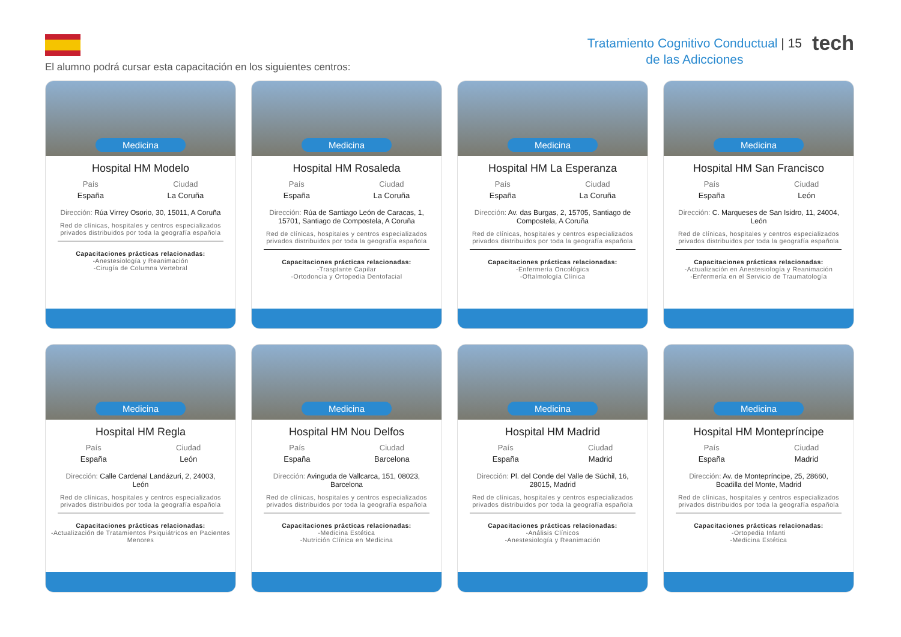Tratamiento Cognitivo Conductual | 15
de las Adicciones
tech
El alumno podrá cursar esta capacitación en los siguientes centros:
Medicina
Hospital HM Modelo
País
España
Ciudad
La Coruña
Dirección: Rúa Virrey Osorio, 30, 15011, A Coruña
Red de clínicas, hospitales y centros especializados privados distribuidos por toda la geografía española
Capacitaciones prácticas relacionadas:
-Anestesiología y Reanimación
-Cirugía de Columna Vertebral
Medicina
Hospital HM Rosaleda
País
España
Ciudad
La Coruña
Dirección: Rúa de Santiago León de Caracas, 1, 15701, Santiago de Compostela, A Coruña
Red de clínicas, hospitales y centros especializados privados distribuidos por toda la geografía española
Capacitaciones prácticas relacionadas:
-Trasplante Capilar
-Ortodoncia y Ortopedia Dentofacial
Medicina
Hospital HM La Esperanza
País
España
Ciudad
La Coruña
Dirección: Av. das Burgas, 2, 15705, Santiago de Compostela, A Coruña
Red de clínicas, hospitales y centros especializados privados distribuidos por toda la geografía española
Capacitaciones prácticas relacionadas:
-Enfermería Oncológica
-Oftalmología Clínica
Medicina
Hospital HM San Francisco
País
España
Ciudad
León
Dirección: C. Marqueses de San Isidro, 11, 24004, León
Red de clínicas, hospitales y centros especializados privados distribuidos por toda la geografía española
Capacitaciones prácticas relacionadas:
-Actualización en Anestesiología y Reanimación
-Enfermería en el Servicio de Traumatología
Medicina
Hospital HM Regla
País
España
Ciudad
León
Dirección: Calle Cardenal Landázuri, 2, 24003, León
Red de clínicas, hospitales y centros especializados privados distribuidos por toda la geografía española
Capacitaciones prácticas relacionadas:
-Actualización de Tratamientos Psiquiátricos en Pacientes Menores
Medicina
Hospital HM Nou Delfos
País
España
Ciudad
Barcelona
Dirección: Avinguda de Vallcarca, 151, 08023, Barcelona
Red de clínicas, hospitales y centros especializados privados distribuidos por toda la geografía española
Capacitaciones prácticas relacionadas:
-Medicina Estética
-Nutrición Clínica en Medicina
Medicina
Hospital HM Madrid
País
España
Ciudad
Madrid
Dirección: Pl. del Conde del Valle de Súchil, 16, 28015, Madrid
Red de clínicas, hospitales y centros especializados privados distribuidos por toda la geografía española
Capacitaciones prácticas relacionadas:
-Análisis Clínicos
-Anestesiología y Reanimación
Medicina
Hospital HM Montepríncipe
País
España
Ciudad
Madrid
Dirección: Av. de Montepríncipe, 25, 28660, Boadilla del Monte, Madrid
Red de clínicas, hospitales y centros especializados privados distribuidos por toda la geografía española
Capacitaciones prácticas relacionadas:
-Ortopedia Infanti
-Medicina Estética